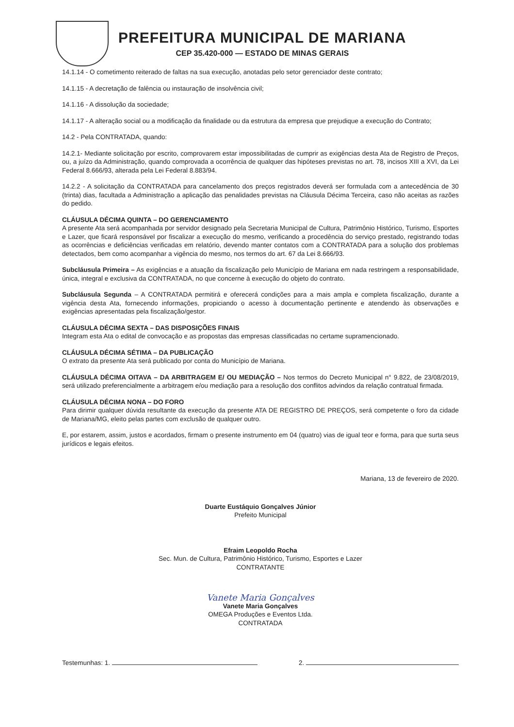PREFEITURA MUNICIPAL DE MARIANA
CEP 35.420-000 — ESTADO DE MINAS GERAIS
14.1.14 - O cometimento reiterado de faltas na sua execução, anotadas pelo setor gerenciador deste contrato;
14.1.15 - A decretação de falência ou instauração de insolvência civil;
14.1.16 - A dissolução da sociedade;
14.1.17 - A alteração social ou a modificação da finalidade ou da estrutura da empresa que prejudique a execução do Contrato;
14.2 - Pela CONTRATADA, quando:
14.2.1- Mediante solicitação por escrito, comprovarem estar impossibilitadas de cumprir as exigências desta Ata de Registro de Preços, ou, a juízo da Administração, quando comprovada a ocorrência de qualquer das hipóteses previstas no art. 78, incisos XIII a XVI, da Lei Federal 8.666/93, alterada pela Lei Federal 8.883/94.
14.2.2 - A solicitação da CONTRATADA para cancelamento dos preços registrados deverá ser formulada com a antecedência de 30 (trinta) dias, facultada a Administração a aplicação das penalidades previstas na Cláusula Décima Terceira, caso não aceitas as razões do pedido.
CLÁUSULA DÉCIMA QUINTA – DO GERENCIAMENTO
A presente Ata será acompanhada por servidor designado pela Secretaria Municipal de Cultura, Patrimônio Histórico, Turismo, Esportes e Lazer, que ficará responsável por fiscalizar a execução do mesmo, verificando a procedência do serviço prestado, registrando todas as ocorrências e deficiências verificadas em relatório, devendo manter contatos com a CONTRATADA para a solução dos problemas detectados, bem como acompanhar a vigência do mesmo, nos termos do art. 67 da Lei 8.666/93.
Subcláusula Primeira – As exigências e a atuação da fiscalização pelo Município de Mariana em nada restringem a responsabilidade, única, integral e exclusiva da CONTRATADA, no que concerne à execução do objeto do contrato.
Subcláusula Segunda – A CONTRATADA permitirá e oferecerá condições para a mais ampla e completa fiscalização, durante a vigência desta Ata, fornecendo informações, propiciando o acesso à documentação pertinente e atendendo às observações e exigências apresentadas pela fiscalização/gestor.
CLÁUSULA DÉCIMA SEXTA – DAS DISPOSIÇÕES FINAIS
Integram esta Ata o edital de convocação e as propostas das empresas classificadas no certame supramencionado.
CLÁUSULA DÉCIMA SÉTIMA – DA PUBLICAÇÃO
O extrato da presente Ata será publicado por conta do Município de Mariana.
CLÁUSULA DÉCIMA OITAVA – DA ARBITRAGEM E/ OU MEDIAÇÃO – Nos termos do Decreto Municipal n° 9.822, de 23/08/2019, será utilizado preferencialmente a arbitragem e/ou mediação para a resolução dos conflitos advindos da relação contratual firmada.
CLÁUSULA DÉCIMA NONA – DO FORO
Para dirimir qualquer dúvida resultante da execução da presente ATA DE REGISTRO DE PREÇOS, será competente o foro da cidade de Mariana/MG, eleito pelas partes com exclusão de qualquer outro.
E, por estarem, assim, justos e acordados, firmam o presente instrumento em 04 (quatro) vias de igual teor e forma, para que surta seus jurídicos e legais efeitos.
Mariana, 13 de fevereiro de 2020.
Duarte Eustáquio Gonçalves Júnior
Prefeito Municipal
Efraim Leopoldo Rocha
Sec. Mun. de Cultura, Patrimônio Histórico, Turismo, Esportes e Lazer
CONTRATANTE
Vanete Maria Gonçalves
Vanete Maria Gonçalves
OMEGA Produções e Eventos Ltda.
CONTRATADA
Testemunhas: 1. 2.